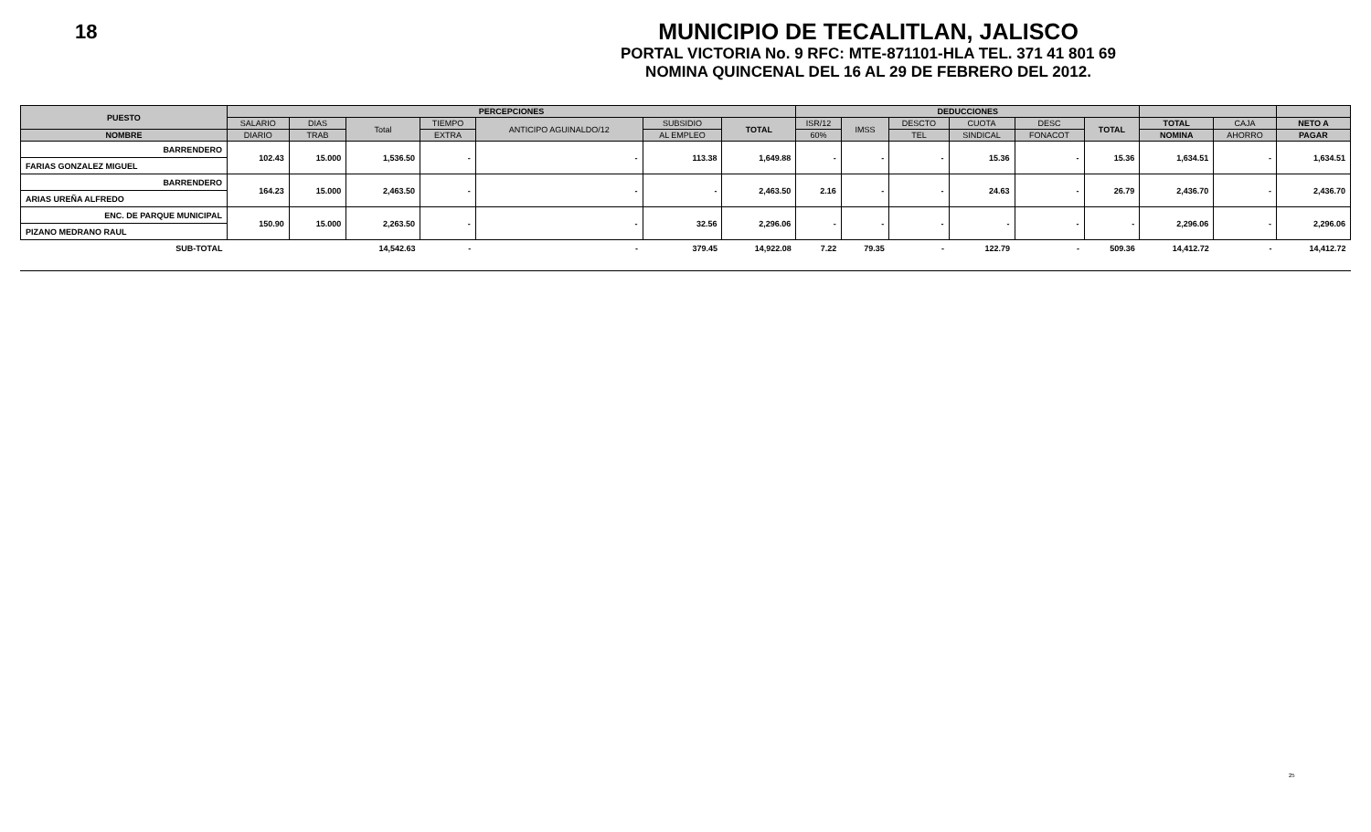18
MUNICIPIO DE TECALITLAN, JALISCO
PORTAL VICTORIA No. 9 RFC: MTE-871101-HLA TEL. 371 41 801 69
NOMINA QUINCENAL DEL 16 AL 29 DE FEBRERO DEL 2012.
| PUESTO | PERCEPCIONES | | | | | | | DEDUCCIONES | | | | | | | | |
| --- | --- | --- | --- | --- | --- | --- | --- | --- | --- | --- | --- | --- | --- | --- | --- | --- |
| | SALARIO | DIAS | Total | TIEMPO | ANTICIPO AGUINALDO/12 | SUBSIDIO | TOTAL | ISR/12 | IMSS | DESCTO | CUOTA | DESC | TOTAL | TOTAL | CAJA | NETO A |
| NOMBRE | DIARIO | TRAB | | EXTRA | | AL EMPLEO | | 60% | | TEL | SINDICAL | FONACOT | | NOMINA | AHORRO | PAGAR |
| BARRENDERO | 102.43 | 15.000 | 1,536.50 | - | - | 113.38 | 1,649.88 | - | - | - | 15.36 | - | 15.36 | 1,634.51 | - | 1,634.51 |
| FARIAS GONZALEZ MIGUEL | | | | | | | | | | | | | | | | |
| BARRENDERO | 164.23 | 15.000 | 2,463.50 | - | - | - | 2,463.50 | 2.16 | - | - | 24.63 | - | 26.79 | 2,436.70 | - | 2,436.70 |
| ARIAS UREÑA ALFREDO | | | | | | | | | | | | | | | | |
| ENC. DE PARQUE MUNICIPAL | 150.90 | 15.000 | 2,263.50 | - | - | 32.56 | 2,296.06 | - | - | - | - | - | - | 2,296.06 | - | 2,296.06 |
| PIZANO MEDRANO RAUL | | | | | | | | | | | | | | | | |
| SUB-TOTAL | | | 14,542.63 | - | - | 379.45 | 14,922.08 | 7.22 | 79.35 | - | 122.79 | - | 509.36 | 14,412.72 | - | 14,412.72 |
25